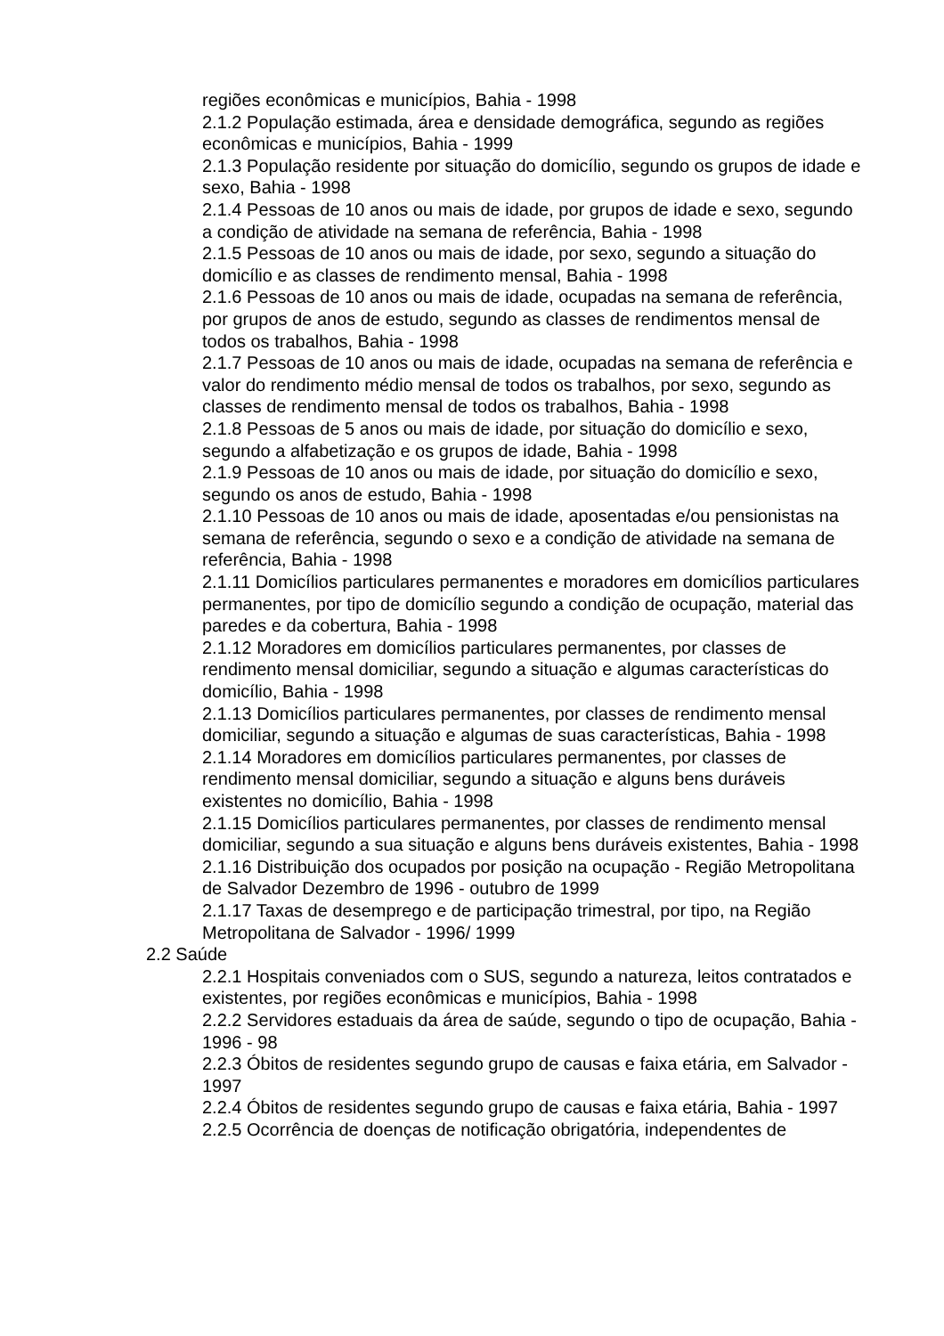regiões econômicas e municípios, Bahia - 1998
2.1.2 População estimada, área e densidade demográfica, segundo as regiões econômicas e municípios, Bahia - 1999
2.1.3 População residente por situação do domicílio, segundo os grupos de idade e sexo, Bahia - 1998
2.1.4 Pessoas de 10 anos ou mais de idade, por grupos de idade e sexo, segundo a condição de atividade na semana de referência, Bahia - 1998
2.1.5 Pessoas de 10 anos ou mais de idade, por sexo, segundo a situação do domicílio e as classes de rendimento mensal, Bahia - 1998
2.1.6 Pessoas de 10 anos ou mais de idade, ocupadas na semana de referência, por grupos de anos de estudo, segundo as classes de rendimentos mensal de todos os trabalhos, Bahia - 1998
2.1.7 Pessoas de 10 anos ou mais de idade, ocupadas na semana de referência e valor do rendimento médio mensal de todos os trabalhos, por sexo, segundo as classes de rendimento mensal de todos os trabalhos, Bahia - 1998
2.1.8 Pessoas de 5 anos ou mais de idade, por situação do domicílio e sexo, segundo a alfabetização e os grupos de idade, Bahia - 1998
2.1.9 Pessoas de 10 anos ou mais de idade, por situação do domicílio e sexo, segundo os anos de estudo, Bahia - 1998
2.1.10 Pessoas de 10 anos ou mais de idade, aposentadas e/ou pensionistas na semana de referência, segundo o sexo e a condição de atividade na semana de referência, Bahia - 1998
2.1.11 Domicílios particulares permanentes e moradores em domicílios particulares permanentes, por tipo de domicílio segundo a condição de ocupação, material das paredes e da cobertura, Bahia - 1998
2.1.12 Moradores em domicílios particulares permanentes, por classes de rendimento mensal domiciliar, segundo a situação e algumas características do domicílio, Bahia - 1998
2.1.13 Domicílios particulares permanentes, por classes de rendimento mensal domiciliar, segundo a situação e algumas de suas características, Bahia - 1998
2.1.14 Moradores em domicílios particulares permanentes, por classes de rendimento mensal domiciliar, segundo a situação e alguns bens duráveis existentes no domicílio, Bahia - 1998
2.1.15 Domicílios particulares permanentes, por classes de rendimento mensal domiciliar, segundo a sua situação e alguns bens duráveis existentes, Bahia - 1998
2.1.16 Distribuição dos ocupados por posição na ocupação - Região Metropolitana de Salvador Dezembro de 1996 - outubro de 1999
2.1.17 Taxas de desemprego e de participação trimestral, por tipo, na Região Metropolitana de Salvador - 1996/ 1999
2.2 Saúde
2.2.1 Hospitais conveniados com o SUS, segundo a natureza, leitos contratados e existentes, por regiões econômicas e municípios, Bahia - 1998
2.2.2 Servidores estaduais da área de saúde, segundo o tipo de ocupação, Bahia - 1996 - 98
2.2.3 Óbitos de residentes segundo grupo de causas e faixa etária, em Salvador - 1997
2.2.4 Óbitos de residentes segundo grupo de causas e faixa etária, Bahia - 1997
2.2.5 Ocorrência de doenças de notificação obrigatória, independentes de